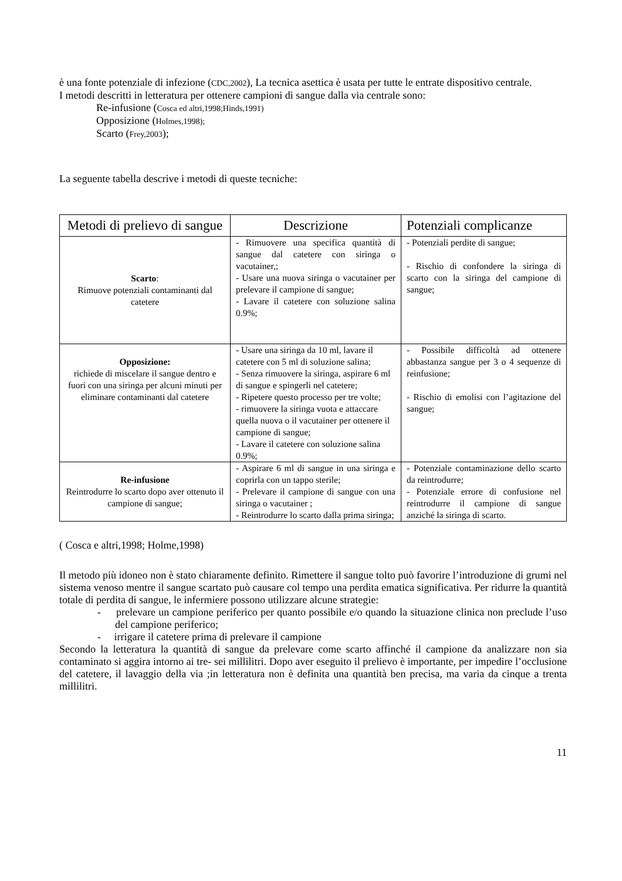è una fonte potenziale di infezione (CDC,2002), La tecnica asettica è usata per tutte le entrate dispositivo centrale.
I metodi descritti in letteratura per ottenere campioni di sangue dalla via centrale sono:
Re-infusione (Cosca ed altri,1998;Hinds,1991)
Opposizione (Holmes,1998);
Scarto (Frey,2003);
La seguente tabella descrive i metodi di queste tecniche:
| Metodi di prelievo di sangue | Descrizione | Potenziali complicanze |
| --- | --- | --- |
| Scarto : Rimuove potenziali contaminanti dal catetere | - Rimuovere una specifica quantità di sangue dal catetere con siringa o vacutainer,; - Usare una nuova siringa o vacutainer per prelevare il campione di sangue; - Lavare il catetere con soluzione salina 0.9%; | - Potenziali perdite di sangue; - Rischio di confondere la siringa di scarto con la siringa del campione di sangue; |
| Opposizione: richiede di miscelare il sangue dentro e fuori con una siringa per alcuni minuti per eliminare contaminanti dal catetere | - Usare una siringa da 10 ml, lavare il catetere con 5 ml di soluzione salina; - Senza rimuovere la siringa, aspirare 6 ml di sangue e spingerli nel catetere; - Ripetere questo processo per tre volte; - rimuovere la siringa vuota e attaccare quella nuova o il vacutainer per ottenere il campione di sangue; - Lavare il catetere con soluzione salina 0.9%; | - Possibile difficoltà ad ottenere abbastanza sangue per 3 o 4 sequenze di reinfusione; - Rischio di emolisi con l’agitazione del sangue; |
| Re-infusione Reintrodurre lo scarto dopo aver ottenuto il campione di sangue; | - Aspirare 6 ml di sangue in una siringa e coprirla con un tappo sterile; - Prelevare il campione di sangue con una siringa o vacutainer ; - Reintrodurre lo scarto dalla prima siringa; | - Potenziale contaminazione dello scarto da reintrodurre; - Potenziale errore di confusione nel reintrodurre il campione di sangue anziché la siringa di scarto. |
( Cosca e altri,1998; Holme,1998)
Il metodo più idoneo non è stato chiaramente definito. Rimettere il sangue tolto può favorire l’introduzione di grumi nel sistema venoso mentre il sangue scartato può causare col tempo una perdita ematica significativa. Per ridurre la quantità totale di perdita di sangue, le infermiere possono utilizzare alcune strategie:
- prelevare un campione periferico per quanto possibile e/o quando la situazione clinica non preclude l’uso del campione periferico;
- irrigare il catetere prima di prelevare il campione
Secondo la letteratura la quantità di sangue da prelevare come scarto affinché il campione da analizzare non sia contaminato si aggira intorno ai tre- sei millilitri. Dopo aver eseguito il prelievo è importante, per impedire l’occlusione del catetere, il lavaggio della via ;in letteratura non è definita una quantità ben precisa, ma varia da cinque a trenta millilitri.
11